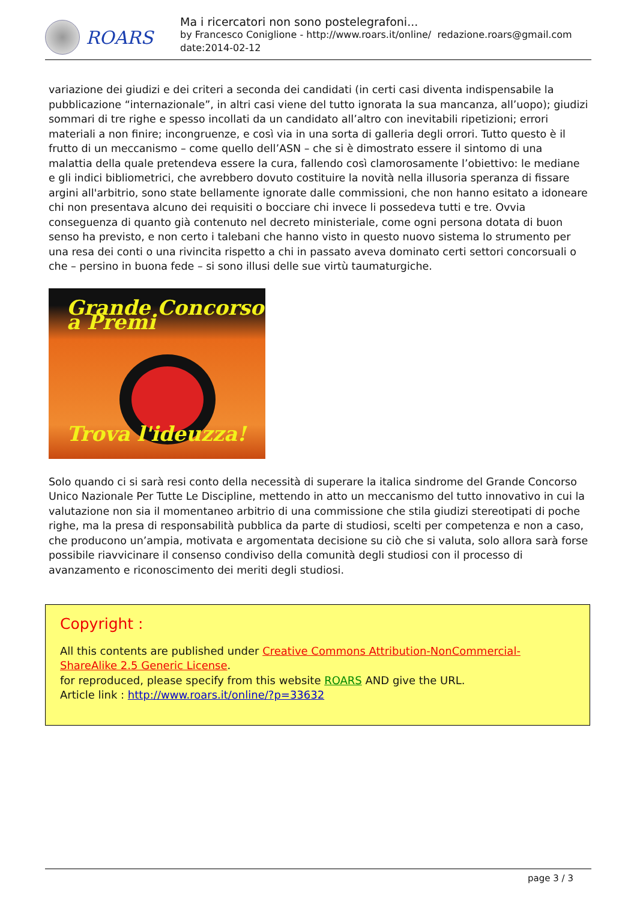ROARS
Ma i ricercatori non sono postelegrafoni...
by Francesco Coniglione - http://www.roars.it/online/ redazione.roars@gmail.com
date:2014-02-12
variazione dei giudizi e dei criteri a seconda dei candidati (in certi casi diventa indispensabile la pubblicazione “internazionale”, in altri casi viene del tutto ignorata la sua mancanza, all’uopo); giudizi sommari di tre righe e spesso incollati da un candidato all’altro con inevitabili ripetizioni; errori materiali a non finire; incongruenze, e così via in una sorta di galleria degli orrori. Tutto questo è il frutto di un meccanismo – come quello dell’ASN – che si è dimostrato essere il sintomo di una malattia della quale pretendeva essere la cura, fallendo così clamorosamente l’obiettivo: le mediane e gli indici bibliometrici, che avrebbero dovuto costituire la novità nella illusoria speranza di fissare argini all'arbitrio, sono state bellamente ignorate dalle commissioni, che non hanno esitato a idoneare chi non presentava alcuno dei requisiti o bocciare chi invece li possedeva tutti e tre. Ovvia conseguenza di quanto già contenuto nel decreto ministeriale, come ogni persona dotata di buon senso ha previsto, e non certo i talebani che hanno visto in questo nuovo sistema lo strumento per una resa dei conti o una rivincita rispetto a chi in passato aveva dominato certi settori concorsuali o che – persino in buona fede – si sono illusi delle sue virtù taumaturgiche.
Grande Concorso a Premi
Trova l'ideuzza!
Solo quando ci si sarà resi conto della necessità di superare la italica sindrome del Grande Concorso Unico Nazionale Per Tutte Le Discipline, mettendo in atto un meccanismo del tutto innovativo in cui la valutazione non sia il momentaneo arbitrio di una commissione che stila giudizi stereotipati di poche righe, ma la presa di responsabilità pubblica da parte di studiosi, scelti per competenza e non a caso, che producono un’ampia, motivata e argomentata decisione su ciò che si valuta, solo allora sarà forse possibile riavvicinare il consenso condiviso della comunità degli studiosi con il processo di avanzamento e riconoscimento dei meriti degli studiosi.
Copyright :
All this contents are published under Creative Commons Attribution-NonCommercial-ShareAlike 2.5 Generic License.
for reproduced, please specify from this website ROARS AND give the URL.
Article link : http://www.roars.it/online/?p=33632
page 3 / 3